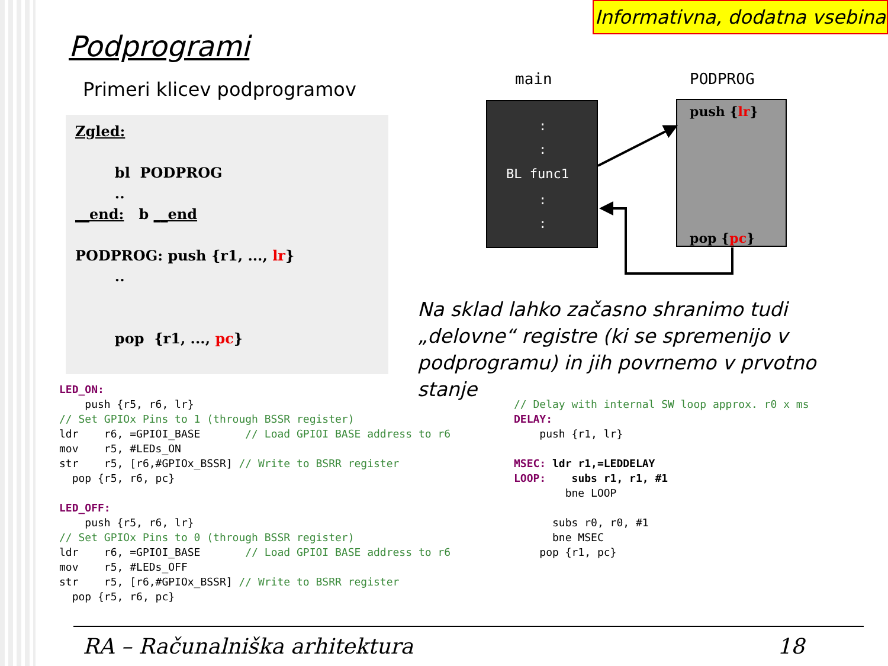Informativna, dodatna vsebina
Podprogrami
Primeri klicev podprogramov
Zgled: bl PODPROG .. __end: b __end PODPROG: push {r1, ..., lr} .. pop {r1, ..., pc}
main
PODPROG
:
:
BL func1
:
:
push {lr}
pop {pc}
Na sklad lahko začasno shranimo tudi „delovne“ registre (ki se spremenijo v podprogramu) in jih povrnemo v prvotno stanje
LED_ON:
    push {r5, r6, lr}
// Set GPIOx Pins to 1 (through BSSR register)
ldr    r6, =GPIOI_BASE       // Load GPIOI BASE address to r6
mov    r5, #LEDs_ON
str    r5, [r6,#GPIOx_BSSR] // Write to BSRR register
  pop {r5, r6, pc}

LED_OFF:
    push {r5, r6, lr}
// Set GPIOx Pins to 0 (through BSSR register)
ldr    r6, =GPIOI_BASE       // Load GPIOI BASE address to r6
mov    r5, #LEDs_OFF
str    r5, [r6,#GPIOx_BSSR] // Write to BSRR register
  pop {r5, r6, pc}
// Delay with internal SW loop approx. r0 x ms
DELAY:
    push {r1, lr}

MSEC: ldr r1,=LEDDELAY
LOOP:    subs r1, r1, #1
        bne LOOP

      subs r0, r0, #1
      bne MSEC
    pop {r1, pc}
RA – Računalniška arhitektura 18